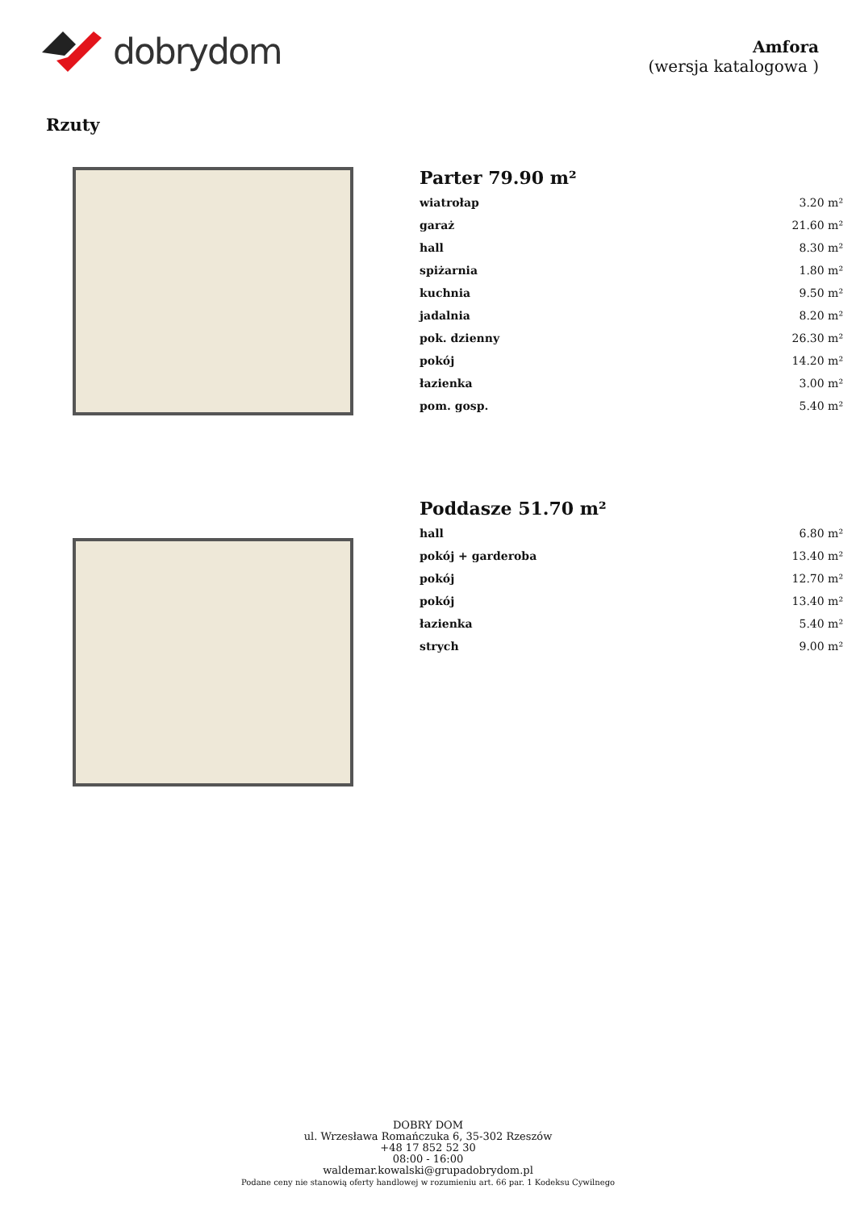dobrydom
Amfora
(wersja katalogowa )
Rzuty
Parter 79.90 m²
| wiatrołap | 3.20 m² |
| garaż | 21.60 m² |
| hall | 8.30 m² |
| spiżarnia | 1.80 m² |
| kuchnia | 9.50 m² |
| jadalnia | 8.20 m² |
| pok. dzienny | 26.30 m² |
| pokój | 14.20 m² |
| łazienka | 3.00 m² |
| pom. gosp. | 5.40 m² |
Poddasze 51.70 m²
| hall | 6.80 m² |
| pokój + garderoba | 13.40 m² |
| pokój | 12.70 m² |
| pokój | 13.40 m² |
| łazienka | 5.40 m² |
| strych | 9.00 m² |
DOBRY DOM
ul. Wrzesława Romańczuka 6, 35-302 Rzeszów
+48 17 852 52 30
08:00 - 16:00
waldemar.kowalski@grupadobrydom.pl
Podane ceny nie stanowią oferty handlowej w rozumieniu art. 66 par. 1 Kodeksu Cywilnego